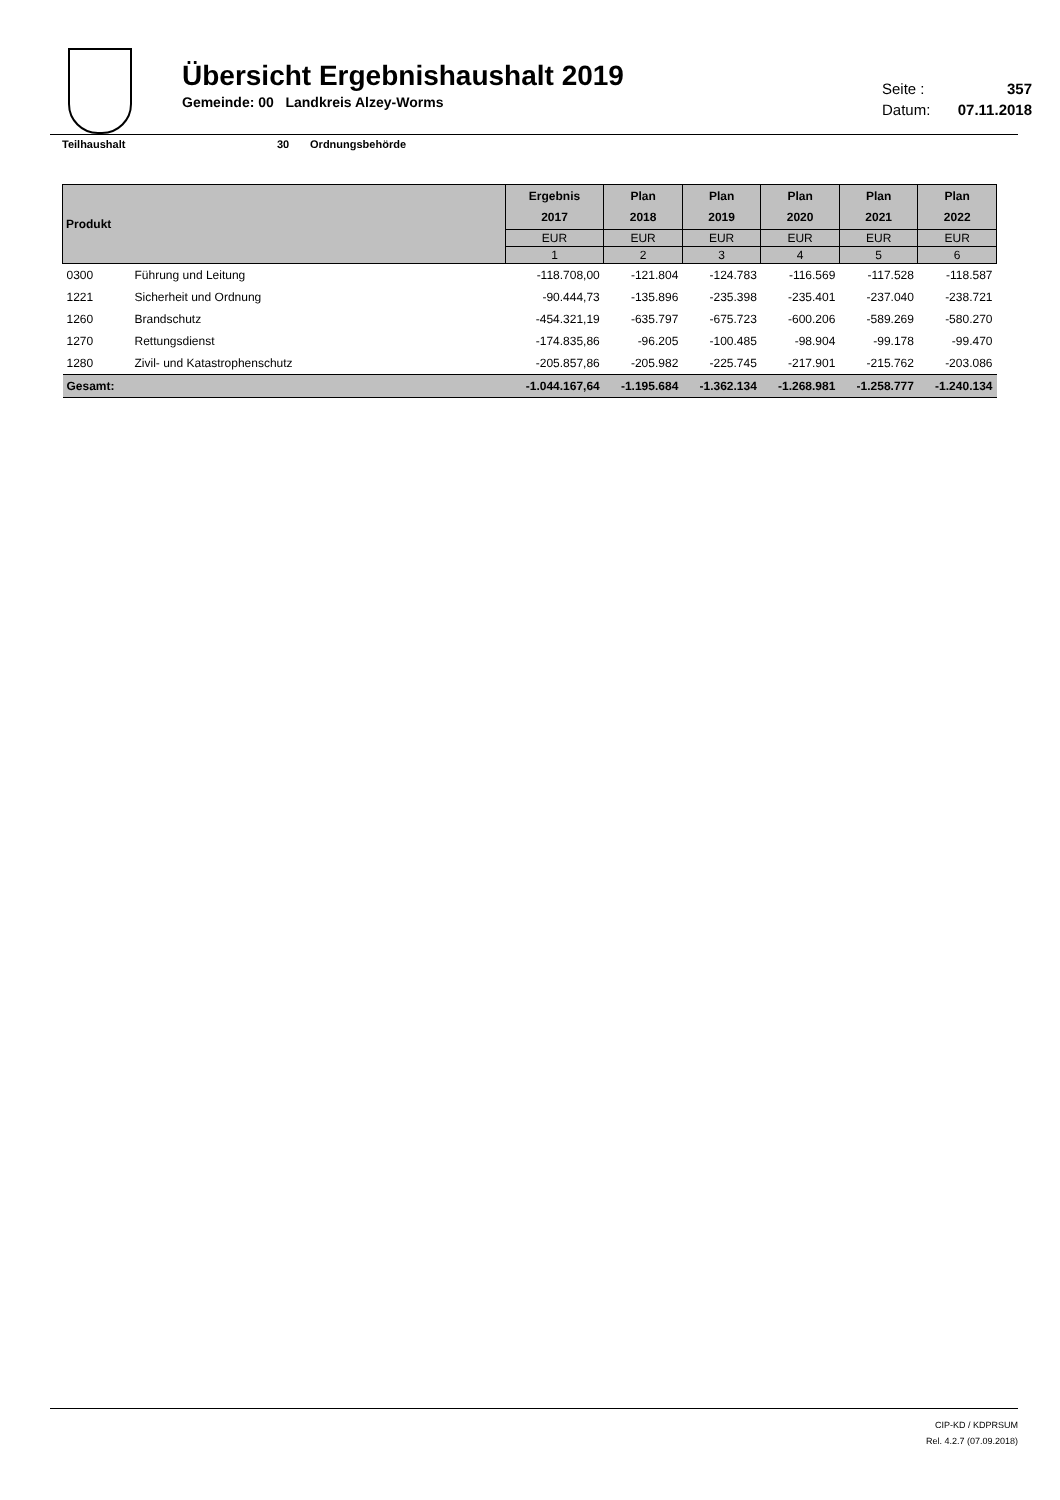Übersicht Ergebnishaushalt 2019
Gemeinde: 00 Landkreis Alzey-Worms
Seite : 357
Datum: 07.11.2018
Teilhaushalt 30 Ordnungsbehörde
| Produkt | | Ergebnis 2017 | Plan 2018 | Plan 2019 | Plan 2020 | Plan 2021 | Plan 2022 |
| --- | --- | --- | --- | --- | --- | --- | --- |
| | | EUR | EUR | EUR | EUR | EUR | EUR |
| | | 1 | 2 | 3 | 4 | 5 | 6 |
| 0300 | Führung und Leitung | -118.708,00 | -121.804 | -124.783 | -116.569 | -117.528 | -118.587 |
| 1221 | Sicherheit und Ordnung | -90.444,73 | -135.896 | -235.398 | -235.401 | -237.040 | -238.721 |
| 1260 | Brandschutz | -454.321,19 | -635.797 | -675.723 | -600.206 | -589.269 | -580.270 |
| 1270 | Rettungsdienst | -174.835,86 | -96.205 | -100.485 | -98.904 | -99.178 | -99.470 |
| 1280 | Zivil- und Katastrophenschutz | -205.857,86 | -205.982 | -225.745 | -217.901 | -215.762 | -203.086 |
| Gesamt: | | -1.044.167,64 | -1.195.684 | -1.362.134 | -1.268.981 | -1.258.777 | -1.240.134 |
CIP-KD / KDPRSUM
Rel. 4.2.7 (07.09.2018)